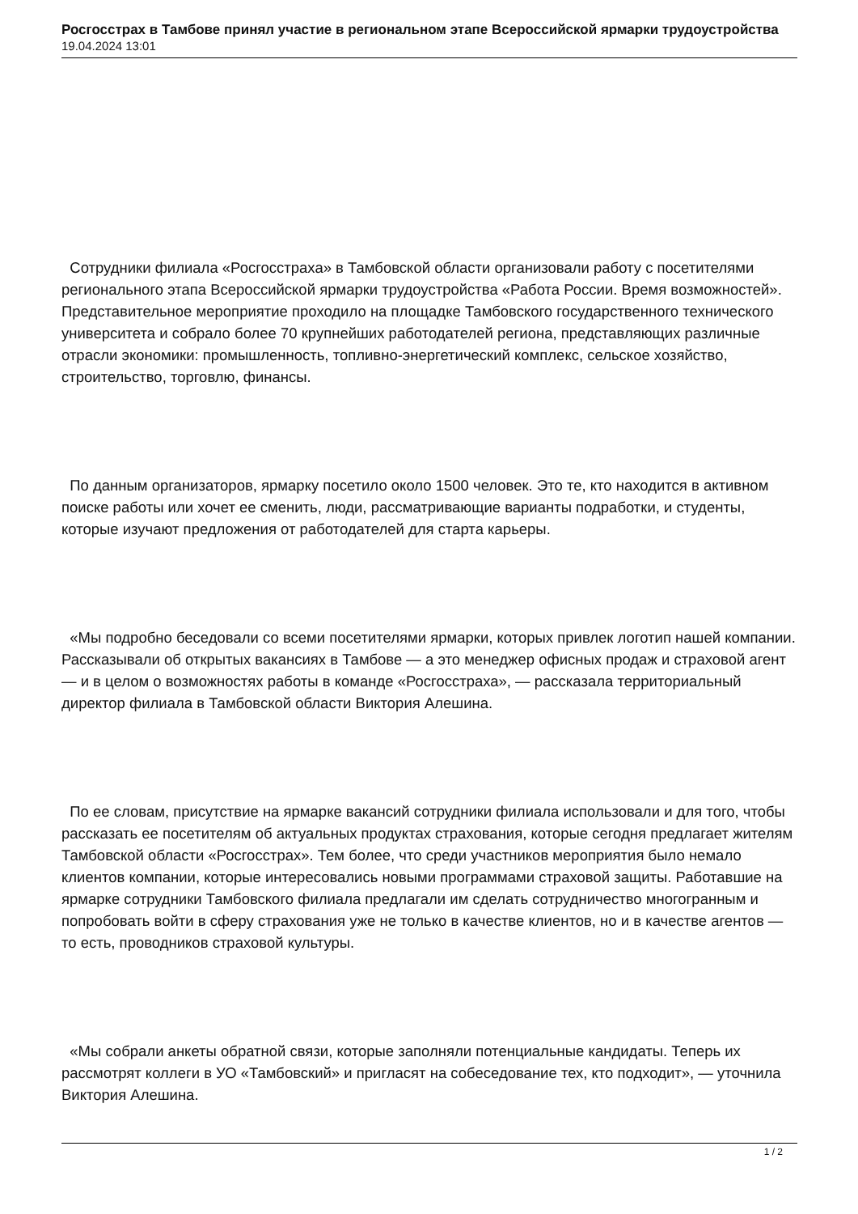Росгосстрах в Тамбове принял участие в региональном этапе Всероссийской ярмарки трудоустройства
19.04.2024 13:01
Сотрудники филиала «Росгосстраха» в Тамбовской области организовали работу с посетителями регионального этапа Всероссийской ярмарки трудоустройства «Работа России. Время возможностей». Представительное мероприятие проходило на площадке Тамбовского государственного технического университета и собрало более 70 крупнейших работодателей региона, представляющих различные отрасли экономики: промышленность, топливно-энергетический комплекс, сельское хозяйство, строительство, торговлю, финансы.
По данным организаторов, ярмарку посетило около 1500 человек. Это те, кто находится в активном поиске работы или хочет ее сменить, люди, рассматривающие варианты подработки, и студенты, которые изучают предложения от работодателей для старта карьеры.
«Мы подробно беседовали со всеми посетителями ярмарки, которых привлек логотип нашей компании. Рассказывали об открытых вакансиях в Тамбове — а это менеджер офисных продаж и страховой агент — и в целом о возможностях работы в команде «Росгосстраха», — рассказала территориальный директор филиала в Тамбовской области Виктория Алешина.
По ее словам, присутствие на ярмарке вакансий сотрудники филиала использовали и для того, чтобы рассказать ее посетителям об актуальных продуктах страхования, которые сегодня предлагает жителям Тамбовской области «Росгосстрах». Тем более, что среди участников мероприятия было немало клиентов компании, которые интересовались новыми программами страховой защиты. Работавшие на ярмарке сотрудники Тамбовского филиала предлагали им сделать сотрудничество многогранным и попробовать войти в сферу страхования уже не только в качестве клиентов, но и в качестве агентов — то есть, проводников страховой культуры.
«Мы собрали анкеты обратной связи, которые заполняли потенциальные кандидаты. Теперь их рассмотрят коллеги в УО «Тамбовский» и пригласят на собеседование тех, кто подходит», — уточнила Виктория Алешина.
1 / 2